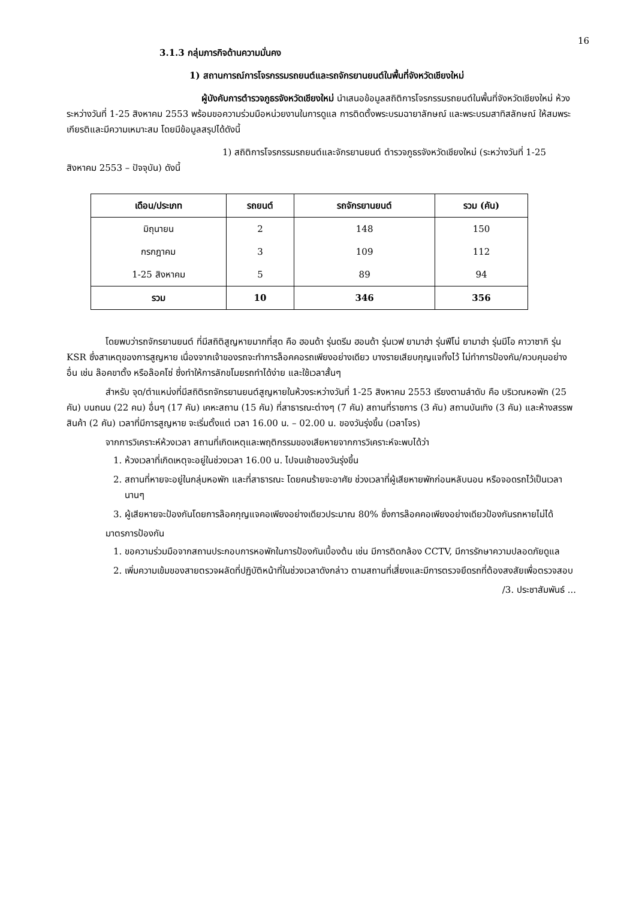16
3.1.3 กลุ่มภารกิจด้านความมั่นคง
1) สถานการณ์การโจรกรรมรถยนต์และรถจักรยานยนต์ในพื้นที่จังหวัดเชียงใหม่
ผู้บังคับการตำรวจภูธรจังหวัดเชียงใหม่ นำเสนอข้อมูลสถิติการโจรกรรมรถยนต์ในพื้นที่จังหวัดเชียงใหม่ ห้วงระหว่างวันที่ 1-25 สิงหาคม 2553 พร้อมขอความร่วมมือหน่วยงานในการดูแล การติดตั้งพระบรมฉายาลักษณ์ และพระบรมสาทิสลักษณ์ ให้สมพระเกียรติและมีความเหมาะสม โดยมีข้อมูลสรุปได้ดังนี้
1) สถิติการโจรกรรมรถยนต์และจักรยานยนต์ ตำรวจภูธรจังหวัดเชียงใหม่ (ระหว่างวันที่ 1-25 สิงหาคม 2553 – ปัจจุบัน) ดังนี้
| เดือน/ประเภท | รถยนต์ | รถจักรยานยนต์ | รวม (คัน) |
| --- | --- | --- | --- |
| มิถุนายน | 2 | 148 | 150 |
| กรกฎาคม | 3 | 109 | 112 |
| 1-25 สิงหาคม | 5 | 89 | 94 |
| รวม | 10 | 346 | 356 |
โดยพบว่ารถจักรยานยนต์ ที่มีสถิติสูญหายมากที่สุด คือ ฮอนด้า รุ่นดรีม ฮอนด้า รุ่นเวฟ ยามาฮ่า รุ่นฟีโน่ ยามาฮ่า รุ่นมีโอ คาวาซากิ รุ่น KSR ซึ่งสาเหตุของการสูญหาย เนื่องจากเจ้าของรถจะทำการล็อคคอรถเพียงอย่างเดียว บางรายเสียบกุญแจทิ้งไว้ ไม่ทำการป้องกัน/ควบคุมอย่างอื่น เช่น ล๊อคขาตั้ง หรือล๊อคโซ่ ซึ่งทำให้การลักขโมยรถทำได้ง่าย และใช้เวลาสั้นๆ
สำหรับ จุด/ตำแหน่งที่มีสถิติรถจักรยานยนต์สูญหายในห้วงระหว่างวันที่ 1-25 สิงหาคม 2553 เรียงตามลำดับ คือ บริเวณหอพัก (25 คัน) บนถนน (22 คน) อื่นๆ (17 คัน) เคหะสถาน (15 คัน) ที่สาธารณะต่างๆ (7 คัน) สถานที่ราชการ (3 คัน) สถานบันเทิง (3 คัน) และห้างสรรพสินค้า (2 คัน) เวลาที่มีการสูญหาย จะเริ่มตั้งแต่ เวลา 16.00 น. – 02.00 น. ของวันรุ่งขึ้น (เวลาโจร)
จากการวิเคราะห์ห้วงเวลา สถานที่เกิดเหตุและพฤติกรรมของเสียหายจากการวิเคราะห์จะพบได้ว่า
1. ห้วงเวลาที่เกิดเหตุจะอยู่ในช่วงเวลา 16.00 น. ไปจนเช้าของวันรุ่งขึ้น
2. สถานที่หายจะอยู่ในกลุ่มหอพัก และที่สาธารณะ โดยคนร้ายจะอาศัย ช่วงเวลาที่ผู้เสียหายพักก่อนหลับนอน หรือจอดรถไว้เป็นเวลานานๆ
3. ผู้เสียหายจะป้องกันโดยการล๊อคกุญแจคอเพียงอย่างเดียวประมาณ 80% ซึ่งการล๊อคคอเพียงอย่างเดียวป้องกันรถหายไม่ได้
มาตรการป้องกัน
1. ขอความร่วมมือจากสถานประกอบการหอพักในการป้องกันเบื้องต้น เช่น มีการติดกล้อง CCTV, มีการรักษาความปลอดภัยดูแล
2. เพิ่มความเข้มของสายตรวจผลัดที่ปฏิบัติหน้าที่ในช่วงเวลาดังกล่าว ตามสถานที่เสี่ยงและมีการตรวจยึดรถที่ต้องสงสัยเพื่อตรวจสอบ
/3. ประชาสัมพันธ์ ...